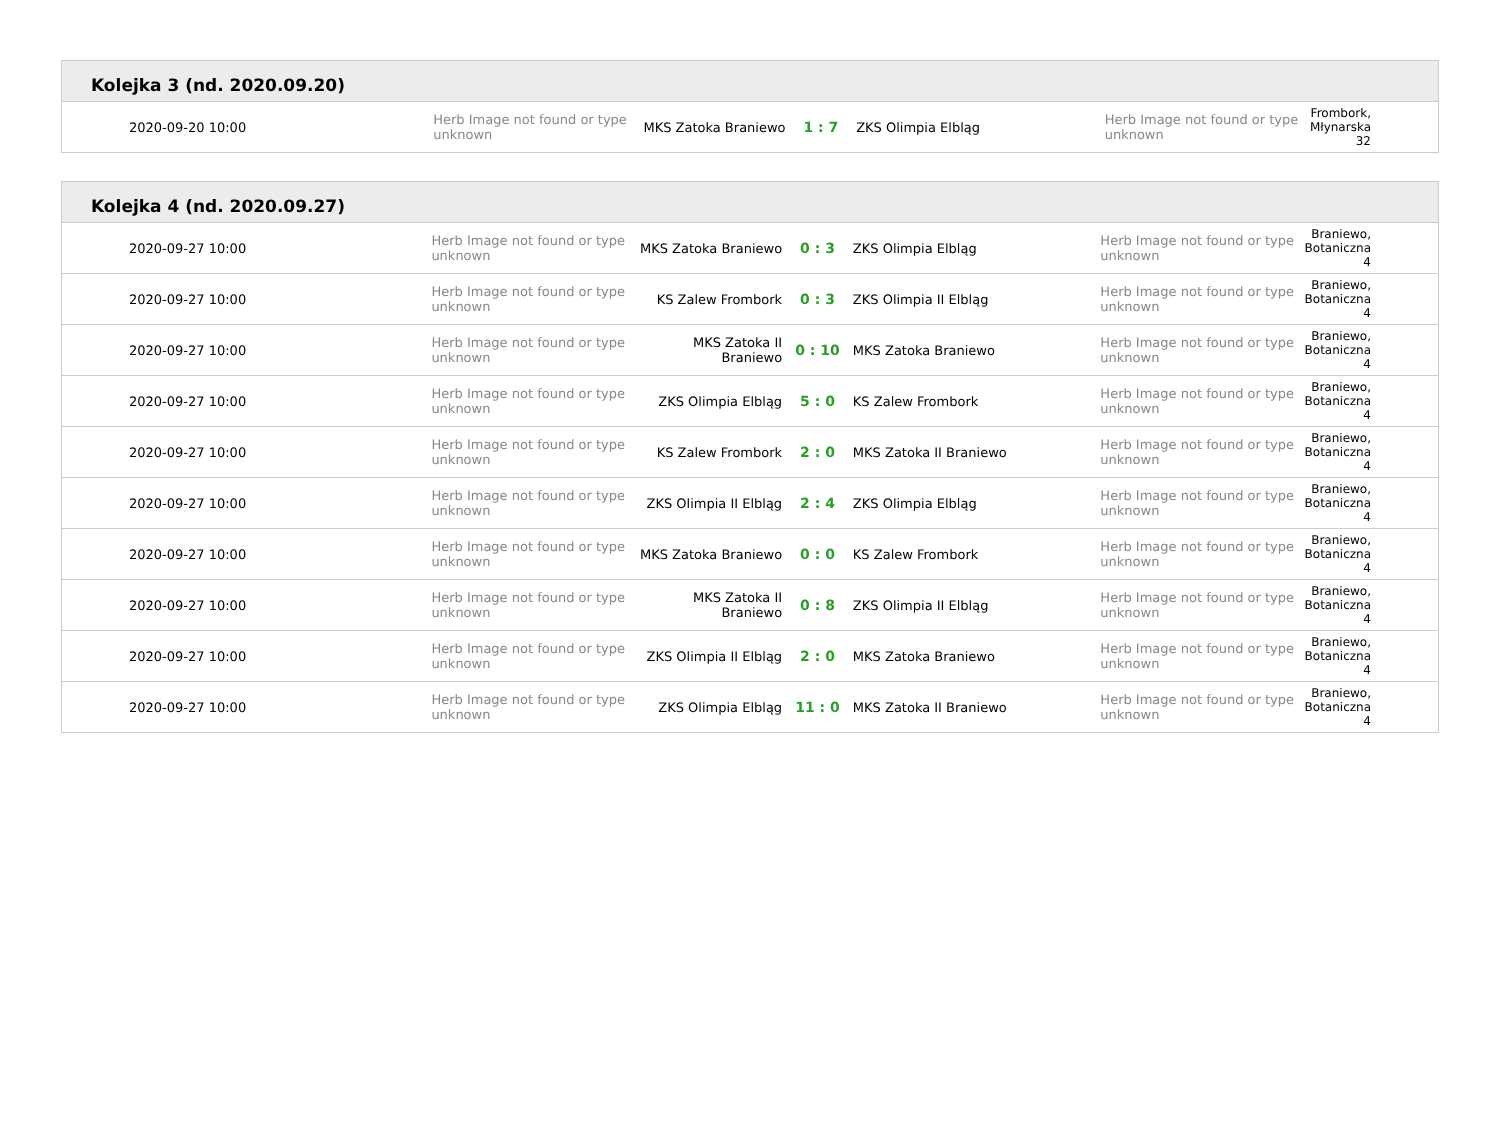Kolejka 3 (nd. 2020.09.20)
| 2020-09-20 10:00 | Herb Image not found or type unknown | MKS Zatoka Braniewo | 1 : 7 | ZKS Olimpia Elbląg | Herb Image not found or type unknown | Frombork, Młynarska 32 |
Kolejka 4 (nd. 2020.09.27)
| 2020-09-27 10:00 | Herb Image not found or type unknown | MKS Zatoka Braniewo | 0 : 3 | ZKS Olimpia Elbląg | Herb Image not found or type unknown | Braniewo, Botaniczna 4 |
| 2020-09-27 10:00 | Herb Image not found or type unknown | KS Zalew Frombork | 0 : 3 | ZKS Olimpia II Elbląg | Herb Image not found or type unknown | Braniewo, Botaniczna 4 |
| 2020-09-27 10:00 | Herb Image not found or type unknown | MKS Zatoka II Braniewo | 0 : 10 | MKS Zatoka Braniewo | Herb Image not found or type unknown | Braniewo, Botaniczna 4 |
| 2020-09-27 10:00 | Herb Image not found or type unknown | ZKS Olimpia Elbląg | 5 : 0 | KS Zalew Frombork | Herb Image not found or type unknown | Braniewo, Botaniczna 4 |
| 2020-09-27 10:00 | Herb Image not found or type unknown | KS Zalew Frombork | 2 : 0 | MKS Zatoka II Braniewo | Herb Image not found or type unknown | Braniewo, Botaniczna 4 |
| 2020-09-27 10:00 | Herb Image not found or type unknown | ZKS Olimpia II Elbląg | 2 : 4 | ZKS Olimpia Elbląg | Herb Image not found or type unknown | Braniewo, Botaniczna 4 |
| 2020-09-27 10:00 | Herb Image not found or type unknown | MKS Zatoka Braniewo | 0 : 0 | KS Zalew Frombork | Herb Image not found or type unknown | Braniewo, Botaniczna 4 |
| 2020-09-27 10:00 | Herb Image not found or type unknown | MKS Zatoka II Braniewo | 0 : 8 | ZKS Olimpia II Elbląg | Herb Image not found or type unknown | Braniewo, Botaniczna 4 |
| 2020-09-27 10:00 | Herb Image not found or type unknown | ZKS Olimpia II Elbląg | 2 : 0 | MKS Zatoka Braniewo | Herb Image not found or type unknown | Braniewo, Botaniczna 4 |
| 2020-09-27 10:00 | Herb Image not found or type unknown | ZKS Olimpia Elbląg | 11 : 0 | MKS Zatoka II Braniewo | Herb Image not found or type unknown | Braniewo, Botaniczna 4 |